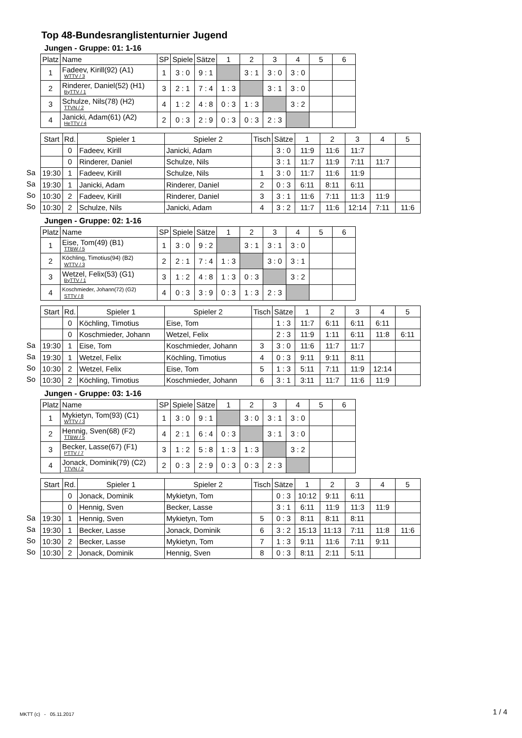Top 48-Bundesranglistenturnier Jugend
Jungen - Gruppe: 01: 1-16
| Platz | Name | SP | Spiele | Sätze | 1 | 2 | 3 | 4 | 5 | 6 |
| --- | --- | --- | --- | --- | --- | --- | --- | --- | --- | --- |
| 1 | Fadeev, Kirill(92) (A1) WTTV / 3 | 1 | 3 : 0 | 9 : 1 | | 3 : 1 | 3 : 0 | 3 : 0 | | |
| 2 | Rinderer, Daniel(52) (H1) ByTTV / 1 | 3 | 2 : 1 | 7 : 4 | 1 : 3 | | 3 : 1 | 3 : 0 | | |
| 3 | Schulze, Nils(78) (H2) TTVN / 2 | 4 | 1 : 2 | 4 : 8 | 0 : 3 | 1 : 3 | | 3 : 2 | | |
| 4 | Janicki, Adam(61) (A2) HeTTV / 4 | 2 | 0 : 3 | 2 : 9 | 0 : 3 | 0 : 3 | 2 : 3 | | | |
Sa
Sa
So
So
| Start | Rd. | Spieler 1 | Spieler 2 | Tisch | Sätze | 1 | 2 | 3 | 4 | 5 |
| --- | --- | --- | --- | --- | --- | --- | --- | --- | --- | --- |
| | 0 | Fadeev, Kirill | Janicki, Adam | | 3 : 0 | 11:9 | 11:6 | 11:7 | | |
| | 0 | Rinderer, Daniel | Schulze, Nils | | 3 : 1 | 11:7 | 11:9 | 7:11 | 11:7 | |
| 19:30 | 1 | Fadeev, Kirill | Schulze, Nils | 1 | 3 : 0 | 11:7 | 11:6 | 11:9 | | |
| 19:30 | 1 | Janicki, Adam | Rinderer, Daniel | 2 | 0 : 3 | 6:11 | 8:11 | 6:11 | | |
| 10:30 | 2 | Fadeev, Kirill | Rinderer, Daniel | 3 | 3 : 1 | 11:6 | 7:11 | 11:3 | 11:9 | |
| 10:30 | 2 | Schulze, Nils | Janicki, Adam | 4 | 3 : 2 | 11:7 | 11:6 | 12:14 | 7:11 | 11:6 |
Jungen - Gruppe: 02: 1-16
| Platz | Name | SP | Spiele | Sätze | 1 | 2 | 3 | 4 | 5 | 6 |
| --- | --- | --- | --- | --- | --- | --- | --- | --- | --- | --- |
| 1 | Eise, Tom(49) (B1) TTBW / 5 | 1 | 3 : 0 | 9 : 2 | | 3 : 1 | 3 : 1 | 3 : 0 | | |
| 2 | Köchling, Timotius(94) (B2) WTTV / 3 | 2 | 2 : 1 | 7 : 4 | 1 : 3 | | 3 : 0 | 3 : 1 | | |
| 3 | Wetzel, Felix(53) (G1) ByTTV / 1 | 3 | 1 : 2 | 4 : 8 | 1 : 3 | 0 : 3 | | 3 : 2 | | |
| 4 | Koschmieder, Johann(72) (G2) STTV / 8 | 4 | 0 : 3 | 3 : 9 | 0 : 3 | 1 : 3 | 2 : 3 | | | |
Sa
Sa
So
So
| Start | Rd. | Spieler 1 | Spieler 2 | Tisch | Sätze | 1 | 2 | 3 | 4 | 5 |
| --- | --- | --- | --- | --- | --- | --- | --- | --- | --- | --- |
| | 0 | Köchling, Timotius | Eise, Tom | | 1 : 3 | 11:7 | 6:11 | 6:11 | 6:11 | |
| | 0 | Koschmieder, Johann | Wetzel, Felix | | 2 : 3 | 11:9 | 1:11 | 6:11 | 11:8 | 6:11 |
| 19:30 | 1 | Eise, Tom | Koschmieder, Johann | 3 | 3 : 0 | 11:6 | 11:7 | 11:7 | | |
| 19:30 | 1 | Wetzel, Felix | Köchling, Timotius | 4 | 0 : 3 | 9:11 | 9:11 | 8:11 | | |
| 10:30 | 2 | Wetzel, Felix | Eise, Tom | 5 | 1 : 3 | 5:11 | 7:11 | 11:9 | 12:14 | |
| 10:30 | 2 | Köchling, Timotius | Koschmieder, Johann | 6 | 3 : 1 | 3:11 | 11:7 | 11:6 | 11:9 | |
Jungen - Gruppe: 03: 1-16
| Platz | Name | SP | Spiele | Sätze | 1 | 2 | 3 | 4 | 5 | 6 |
| --- | --- | --- | --- | --- | --- | --- | --- | --- | --- | --- |
| 1 | Mykietyn, Tom(93) (C1) WTTV / 3 | 1 | 3 : 0 | 9 : 1 | | 3 : 0 | 3 : 1 | 3 : 0 | | |
| 2 | Hennig, Sven(68) (F2) TTBW / 5 | 4 | 2 : 1 | 6 : 4 | 0 : 3 | | 3 : 1 | 3 : 0 | | |
| 3 | Becker, Lasse(67) (F1) PTTV / 7 | 3 | 1 : 2 | 5 : 8 | 1 : 3 | 1 : 3 | | 3 : 2 | | |
| 4 | Jonack, Dominik(79) (C2) TTVN / 2 | 2 | 0 : 3 | 2 : 9 | 0 : 3 | 0 : 3 | 2 : 3 | | | |
Sa
Sa
So
So
| Start | Rd. | Spieler 1 | Spieler 2 | Tisch | Sätze | 1 | 2 | 3 | 4 | 5 |
| --- | --- | --- | --- | --- | --- | --- | --- | --- | --- | --- |
| | 0 | Jonack, Dominik | Mykietyn, Tom | | 0 : 3 | 10:12 | 9:11 | 6:11 | | |
| | 0 | Hennig, Sven | Becker, Lasse | | 3 : 1 | 6:11 | 11:9 | 11:3 | 11:9 | |
| 19:30 | 1 | Hennig, Sven | Mykietyn, Tom | 5 | 0 : 3 | 8:11 | 8:11 | 8:11 | | |
| 19:30 | 1 | Becker, Lasse | Jonack, Dominik | 6 | 3 : 2 | 15:13 | 11:13 | 7:11 | 11:8 | 11:6 |
| 10:30 | 2 | Becker, Lasse | Mykietyn, Tom | 7 | 1 : 3 | 9:11 | 11:6 | 7:11 | 9:11 | |
| 10:30 | 2 | Jonack, Dominik | Hennig, Sven | 8 | 0 : 3 | 8:11 | 2:11 | 5:11 | | |
MKTT (c) - 05.11.2017 1 / 4